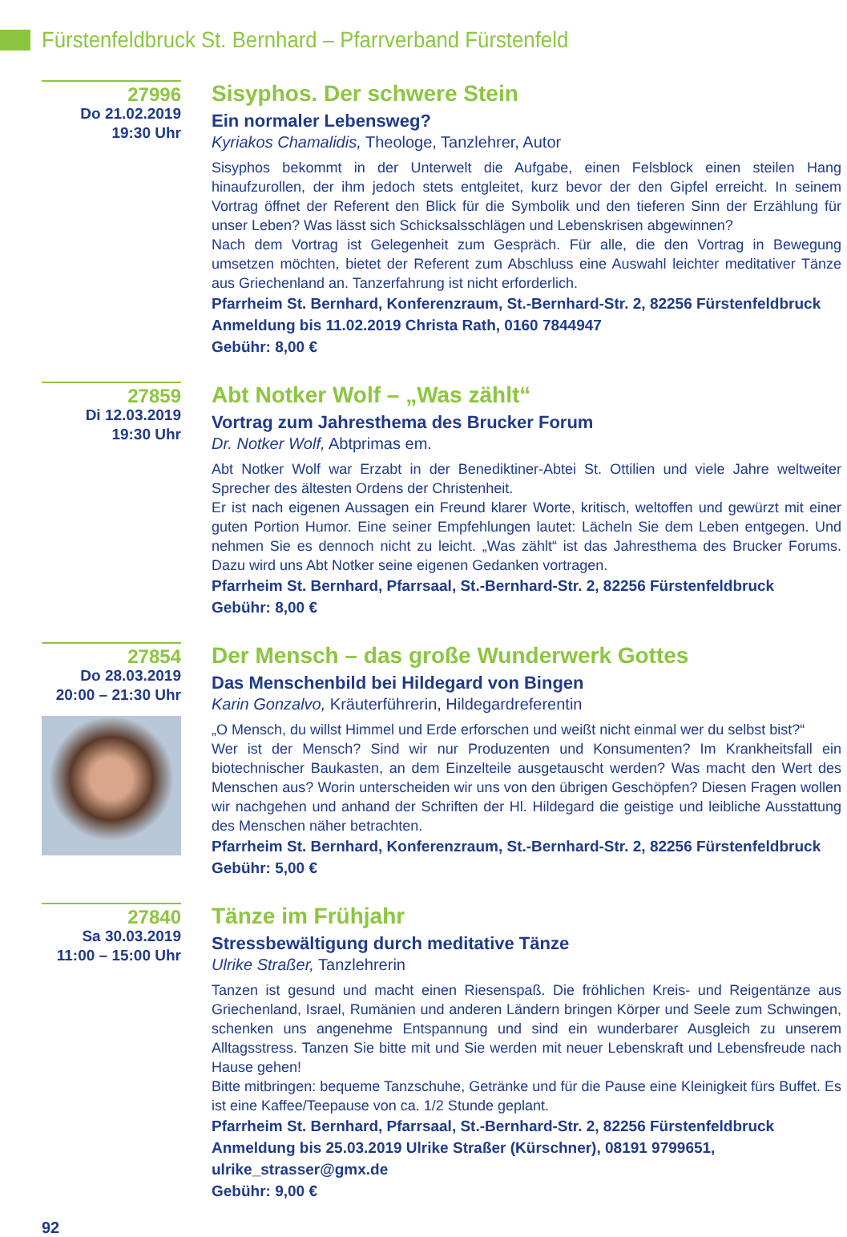Fürstenfeldbruck St. Bernhard – Pfarrverband Fürstenfeld
27996
Do 21.02.2019
19:30 Uhr
Sisyphos. Der schwere Stein
Ein normaler Lebensweg?
Kyriakos Chamalidis, Theologe, Tanzlehrer, Autor
Sisyphos bekommt in der Unterwelt die Aufgabe, einen Felsblock einen steilen Hang hinaufzurollen, der ihm jedoch stets entgleitet, kurz bevor der den Gipfel erreicht. In seinem Vortrag öffnet der Referent den Blick für die Symbolik und den tieferen Sinn der Erzählung für unser Leben? Was lässt sich Schicksalsschlägen und Lebenskrisen abgewinnen?
Nach dem Vortrag ist Gelegenheit zum Gespräch. Für alle, die den Vortrag in Bewegung umsetzen möchten, bietet der Referent zum Abschluss eine Auswahl leichter meditativer Tänze aus Griechenland an. Tanzerfahrung ist nicht erforderlich.
Pfarrheim St. Bernhard, Konferenzraum, St.-Bernhard-Str. 2, 82256 Fürstenfeldbruck
Anmeldung bis 11.02.2019 Christa Rath, 0160 7844947
Gebühr: 8,00 €
27859
Di 12.03.2019
19:30 Uhr
Abt Notker Wolf – „Was zählt“
Vortrag zum Jahresthema des Brucker Forum
Dr. Notker Wolf, Abtprimas em.
Abt Notker Wolf war Erzabt in der Benediktiner-Abtei St. Ottilien und viele Jahre weltweiter Sprecher des ältesten Ordens der Christenheit.
Er ist nach eigenen Aussagen ein Freund klarer Worte, kritisch, weltoffen und gewürzt mit einer guten Portion Humor. Eine seiner Empfehlungen lautet: Lächeln Sie dem Leben entgegen. Und nehmen Sie es dennoch nicht zu leicht. „Was zählt“ ist das Jahresthema des Brucker Forums. Dazu wird uns Abt Notker seine eigenen Gedanken vortragen.
Pfarrheim St. Bernhard, Pfarrsaal, St.-Bernhard-Str. 2, 82256 Fürstenfeldbruck
Gebühr: 8,00 €
27854
Do 28.03.2019
20:00 – 21:30 Uhr
Der Mensch – das große Wunderwerk Gottes
Das Menschenbild bei Hildegard von Bingen
Karin Gonzalvo, Kräuterführerin, Hildegardreferentin
„O Mensch, du willst Himmel und Erde erforschen und weißt nicht einmal wer du selbst bist?“
Wer ist der Mensch? Sind wir nur Produzenten und Konsumenten? Im Krankheitsfall ein biotechnischer Baukasten, an dem Einzelteile ausgetauscht werden? Was macht den Wert des Menschen aus? Worin unterscheiden wir uns von den übrigen Geschöpfen? Diesen Fragen wollen wir nachgehen und anhand der Schriften der Hl. Hildegard die geistige und leibliche Ausstattung des Menschen näher betrachten.
Pfarrheim St. Bernhard, Konferenzraum, St.-Bernhard-Str. 2, 82256 Fürstenfeldbruck
Gebühr: 5,00 €
27840
Sa 30.03.2019
11:00 – 15:00 Uhr
Tänze im Frühjahr
Stressbewältigung durch meditative Tänze
Ulrike Straßer, Tanzlehrerin
Tanzen ist gesund und macht einen Riesenspaß. Die fröhlichen Kreis- und Reigentänze aus Griechenland, Israel, Rumänien und anderen Ländern bringen Körper und Seele zum Schwingen, schenken uns angenehme Entspannung und sind ein wunderbarer Ausgleich zu unserem Alltagsstress. Tanzen Sie bitte mit und Sie werden mit neuer Lebenskraft und Lebensfreude nach Hause gehen!
Bitte mitbringen: bequeme Tanzschuhe, Getränke und für die Pause eine Kleinigkeit fürs Buffet. Es ist eine Kaffee/Teepause von ca. 1/2 Stunde geplant.
Pfarrheim St. Bernhard, Pfarrsaal, St.-Bernhard-Str. 2, 82256 Fürstenfeldbruck
Anmeldung bis 25.03.2019 Ulrike Straßer (Kürschner), 08191 9799651,
ulrike_strasser@gmx.de
Gebühr: 9,00 €
92